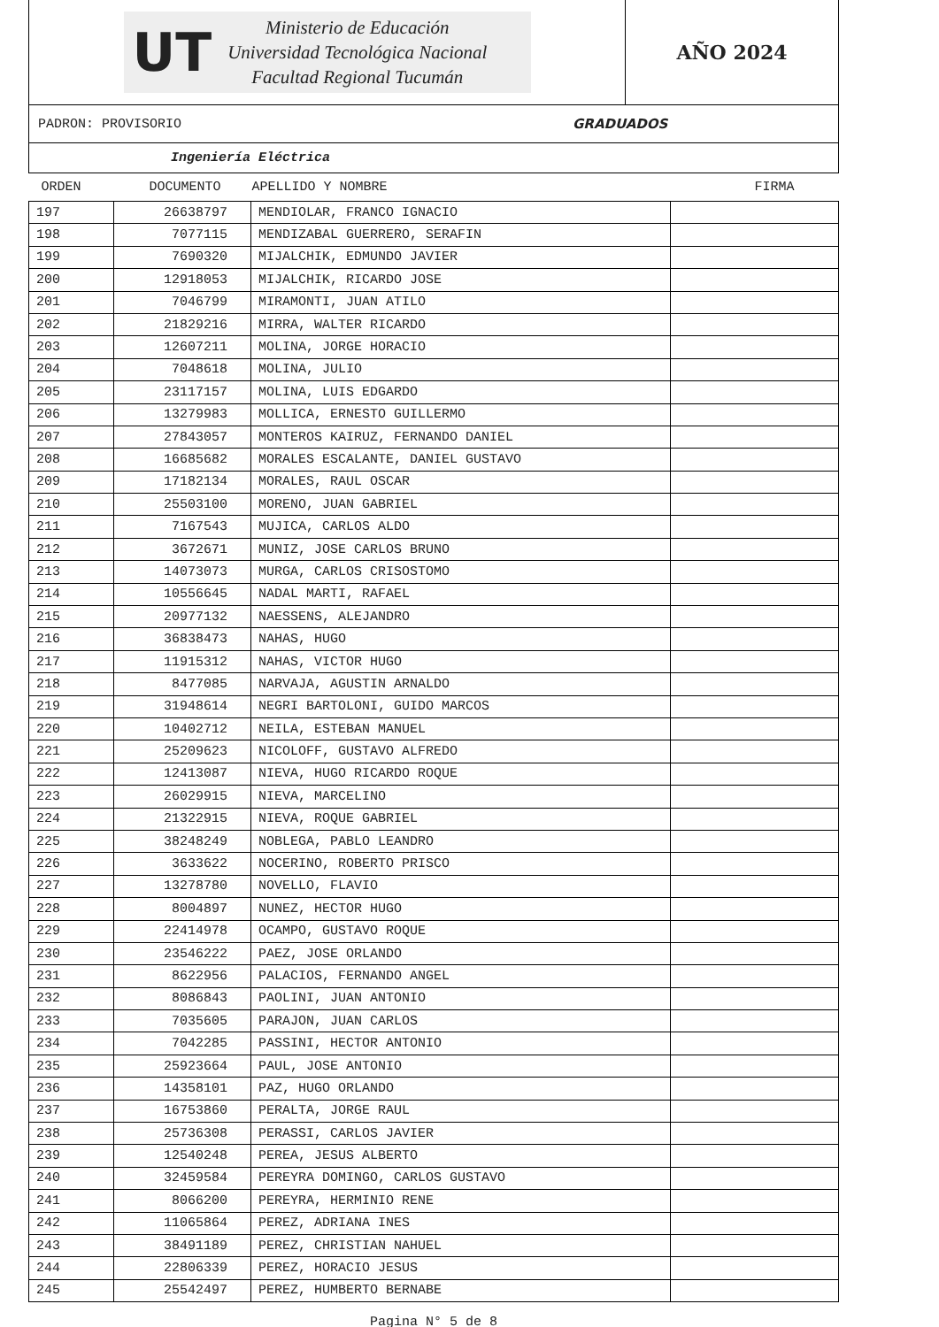UT
Ministerio de Educación
Universidad Tecnológica Nacional
Facultad Regional Tucumán
AÑO 2024
PADRON: PROVISORIO GRADUADOS
Ingeniería Eléctrica
| ORDEN | DOCUMENTO | APELLIDO Y NOMBRE | FIRMA |
| --- | --- | --- | --- |
| 197 | 26638797 | MENDIOLAR, FRANCO IGNACIO | |
| 198 | 7077115 | MENDIZABAL GUERRERO, SERAFIN | |
| 199 | 7690320 | MIJALCHIK, EDMUNDO JAVIER | |
| 200 | 12918053 | MIJALCHIK, RICARDO JOSE | |
| 201 | 7046799 | MIRAMONTI, JUAN ATILO | |
| 202 | 21829216 | MIRRA, WALTER RICARDO | |
| 203 | 12607211 | MOLINA, JORGE HORACIO | |
| 204 | 7048618 | MOLINA, JULIO | |
| 205 | 23117157 | MOLINA, LUIS EDGARDO | |
| 206 | 13279983 | MOLLICA, ERNESTO GUILLERMO | |
| 207 | 27843057 | MONTEROS KAIRUZ, FERNANDO DANIEL | |
| 208 | 16685682 | MORALES ESCALANTE, DANIEL GUSTAVO | |
| 209 | 17182134 | MORALES, RAUL OSCAR | |
| 210 | 25503100 | MORENO, JUAN GABRIEL | |
| 211 | 7167543 | MUJICA, CARLOS ALDO | |
| 212 | 3672671 | MUNIZ, JOSE CARLOS BRUNO | |
| 213 | 14073073 | MURGA, CARLOS CRISOSTOMO | |
| 214 | 10556645 | NADAL MARTI, RAFAEL | |
| 215 | 20977132 | NAESSENS, ALEJANDRO | |
| 216 | 36838473 | NAHAS, HUGO | |
| 217 | 11915312 | NAHAS, VICTOR HUGO | |
| 218 | 8477085 | NARVAJA, AGUSTIN ARNALDO | |
| 219 | 31948614 | NEGRI BARTOLONI, GUIDO MARCOS | |
| 220 | 10402712 | NEILA, ESTEBAN MANUEL | |
| 221 | 25209623 | NICOLOFF, GUSTAVO ALFREDO | |
| 222 | 12413087 | NIEVA, HUGO RICARDO ROQUE | |
| 223 | 26029915 | NIEVA, MARCELINO | |
| 224 | 21322915 | NIEVA, ROQUE GABRIEL | |
| 225 | 38248249 | NOBLEGA, PABLO LEANDRO | |
| 226 | 3633622 | NOCERINO, ROBERTO PRISCO | |
| 227 | 13278780 | NOVELLO, FLAVIO | |
| 228 | 8004897 | NUNEZ, HECTOR HUGO | |
| 229 | 22414978 | OCAMPO, GUSTAVO ROQUE | |
| 230 | 23546222 | PAEZ, JOSE ORLANDO | |
| 231 | 8622956 | PALACIOS, FERNANDO ANGEL | |
| 232 | 8086843 | PAOLINI, JUAN ANTONIO | |
| 233 | 7035605 | PARAJON, JUAN CARLOS | |
| 234 | 7042285 | PASSINI, HECTOR ANTONIO | |
| 235 | 25923664 | PAUL, JOSE ANTONIO | |
| 236 | 14358101 | PAZ, HUGO ORLANDO | |
| 237 | 16753860 | PERALTA, JORGE RAUL | |
| 238 | 25736308 | PERASSI, CARLOS JAVIER | |
| 239 | 12540248 | PEREA, JESUS ALBERTO | |
| 240 | 32459584 | PEREYRA DOMINGO, CARLOS GUSTAVO | |
| 241 | 8066200 | PEREYRA, HERMINIO RENE | |
| 242 | 11065864 | PEREZ, ADRIANA INES | |
| 243 | 38491189 | PEREZ, CHRISTIAN NAHUEL | |
| 244 | 22806339 | PEREZ, HORACIO JESUS | |
| 245 | 25542497 | PEREZ, HUMBERTO BERNABE | |
Pagina N° 5 de 8